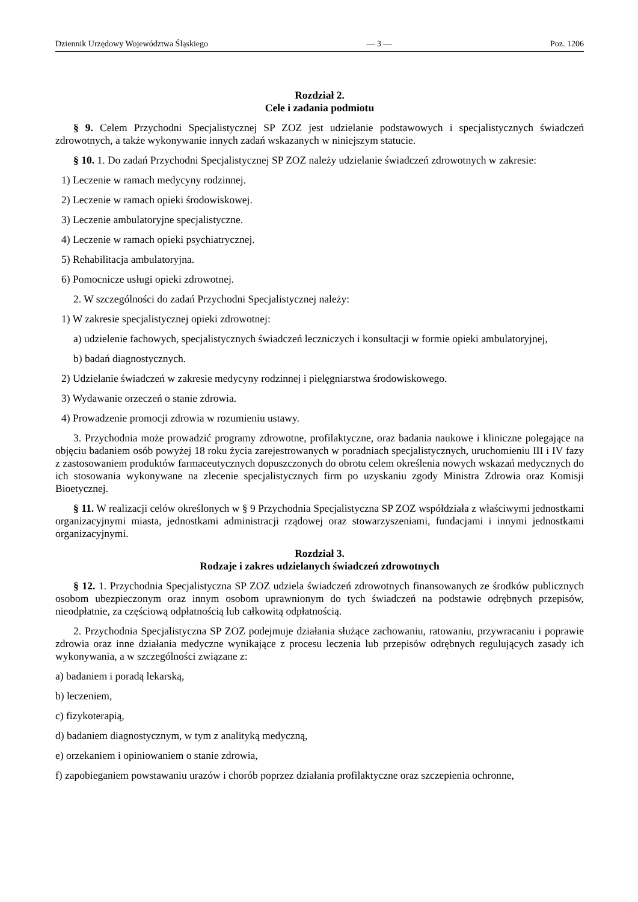Dziennik Urzędowy Województwa Śląskiego — 3 — Poz. 1206
Rozdział 2.
Cele i zadania podmiotu
§ 9. Celem Przychodni Specjalistycznej SP ZOZ jest udzielanie podstawowych i specjalistycznych świadczeń zdrowotnych, a także wykonywanie innych zadań wskazanych w niniejszym statucie.
§ 10. 1. Do zadań Przychodni Specjalistycznej SP ZOZ należy udzielanie świadczeń zdrowotnych w zakresie:
1) Leczenie w ramach medycyny rodzinnej.
2) Leczenie w ramach opieki środowiskowej.
3) Leczenie ambulatoryjne specjalistyczne.
4) Leczenie w ramach opieki psychiatrycznej.
5) Rehabilitacja ambulatoryjna.
6) Pomocnicze usługi opieki zdrowotnej.
2. W szczególności do zadań Przychodni Specjalistycznej należy:
1) W zakresie specjalistycznej opieki zdrowotnej:
a) udzielenie fachowych, specjalistycznych świadczeń leczniczych i konsultacji w formie opieki ambulatoryjnej,
b) badań diagnostycznych.
2) Udzielanie świadczeń w zakresie medycyny rodzinnej i pielęgniarstwa środowiskowego.
3) Wydawanie orzeczeń o stanie zdrowia.
4) Prowadzenie promocji zdrowia w rozumieniu ustawy.
3. Przychodnia może prowadzić programy zdrowotne, profilaktyczne, oraz badania naukowe i kliniczne polegające na objęciu badaniem osób powyżej 18 roku życia zarejestrowanych w poradniach specjalistycznych, uruchomieniu III i IV fazy z zastosowaniem produktów farmaceutycznych dopuszczonych do obrotu celem określenia nowych wskazań medycznych do ich stosowania wykonywane na zlecenie specjalistycznych firm po uzyskaniu zgody Ministra Zdrowia oraz Komisji Bioetycznej.
§ 11. W realizacji celów określonych w § 9 Przychodnia Specjalistyczna SP ZOZ współdziała z właściwymi jednostkami organizacyjnymi miasta, jednostkami administracji rządowej oraz stowarzyszeniami, fundacjami i innymi jednostkami organizacyjnymi.
Rozdział 3.
Rodzaje i zakres udzielanych świadczeń zdrowotnych
§ 12. 1. Przychodnia Specjalistyczna SP ZOZ udziela świadczeń zdrowotnych finansowanych ze środków publicznych osobom ubezpieczonym oraz innym osobom uprawnionym do tych świadczeń na podstawie odrębnych przepisów, nieodpłatnie, za częściową odpłatnością lub całkowitą odpłatnością.
2. Przychodnia Specjalistyczna SP ZOZ podejmuje działania służące zachowaniu, ratowaniu, przywracaniu i poprawie zdrowia oraz inne działania medyczne wynikające z procesu leczenia lub przepisów odrębnych regulujących zasady ich wykonywania, a w szczególności związane z:
a) badaniem i poradą lekarską,
b) leczeniem,
c) fizykoterapią,
d) badaniem diagnostycznym, w tym z analityką medyczną,
e) orzekaniem i opiniowaniem o stanie zdrowia,
f) zapobieganiem powstawaniu urazów i chorób poprzez działania profilaktyczne oraz szczepienia ochronne,